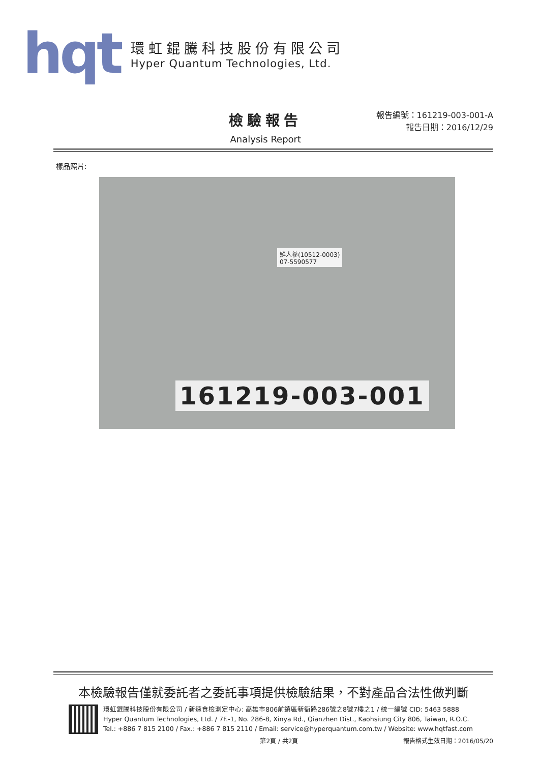hqt
環虹錕騰科技股份有限公司
Hyper Quantum Technologies, Ltd.
檢驗報告
Analysis Report
報告編號：161219-003-001-A
報告日期：2016/12/29
樣品照片:
鮮人蔘(10512-0003)
07-5590577
161219-003-001
本檢驗報告僅就委託者之委託事項提供檢驗結果，不對產品合法性做判斷
環虹錕騰科技股份有限公司 / 新速食檢測定中心: 高雄市806前鎮區新衙路286號之8號7樓之1 / 統一編號 CID: 5463 5888
Hyper Quantum Technologies, Ltd. / 7F.-1, No. 286-8, Xinya Rd., Qianzhen Dist., Kaohsiung City 806, Taiwan, R.O.C.
Tel.: +886 7 815 2100 / Fax.: +886 7 815 2110 / Email: service@hyperquantum.com.tw / Website: www.hqtfast.com
第2頁 / 共2頁 報告格式生效日期：2016/05/20